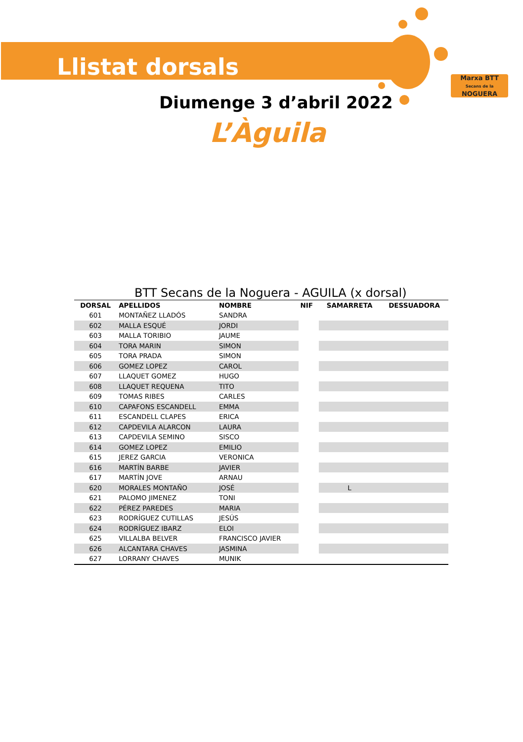Marxa BTT
Secans de la
NOGUERA
Llistat dorsals
Diumenge 3 d’abril 2022
L’Àguila
BTT Secans de la Noguera - AGUILA (x dorsal)
| DORSAL | APELLIDOS | NOMBRE | NIF | SAMARRETA | DESSUADORA |
| --- | --- | --- | --- | --- | --- |
| 601 | MONTAÑEZ LLADÓS | SANDRA | | | |
| 602 | MALLA ESQUÉ | JORDI | | | |
| 603 | MALLA TORIBIO | JAUME | | | |
| 604 | TORA MARIN | SIMON | | | |
| 605 | TORA PRADA | SIMON | | | |
| 606 | GOMEZ LOPEZ | CAROL | | | |
| 607 | LLAQUET GOMEZ | HUGO | | | |
| 608 | LLAQUET REQUENA | TITO | | | |
| 609 | TOMAS RIBES | CARLES | | | |
| 610 | CAPAFONS ESCANDELL | EMMA | | | |
| 611 | ESCANDELL CLAPES | ERICA | | | |
| 612 | CAPDEVILA ALARCON | LAURA | | | |
| 613 | CAPDEVILA SEMINO | SISCO | | | |
| 614 | GOMEZ LOPEZ | EMILIO | | | |
| 615 | JEREZ GARCIA | VERONICA | | | |
| 616 | MARTÍN BARBE | JAVIER | | | |
| 617 | MARTÍN JOVE | ARNAU | | | |
| 620 | MORALES MONTAÑO | JOSÉ | | L | |
| 621 | PALOMO JIMENEZ | TONI | | | |
| 622 | PÉREZ PAREDES | MARIA | | | |
| 623 | RODRÍGUEZ CUTILLAS | JESÚS | | | |
| 624 | RODRÍGUEZ IBARZ | ELOI | | | |
| 625 | VILLALBA BELVER | FRANCISCO JAVIER | | | |
| 626 | ALCANTARA CHAVES | JASMINA | | | |
| 627 | LORRANY CHAVES | MUNIK | | | |